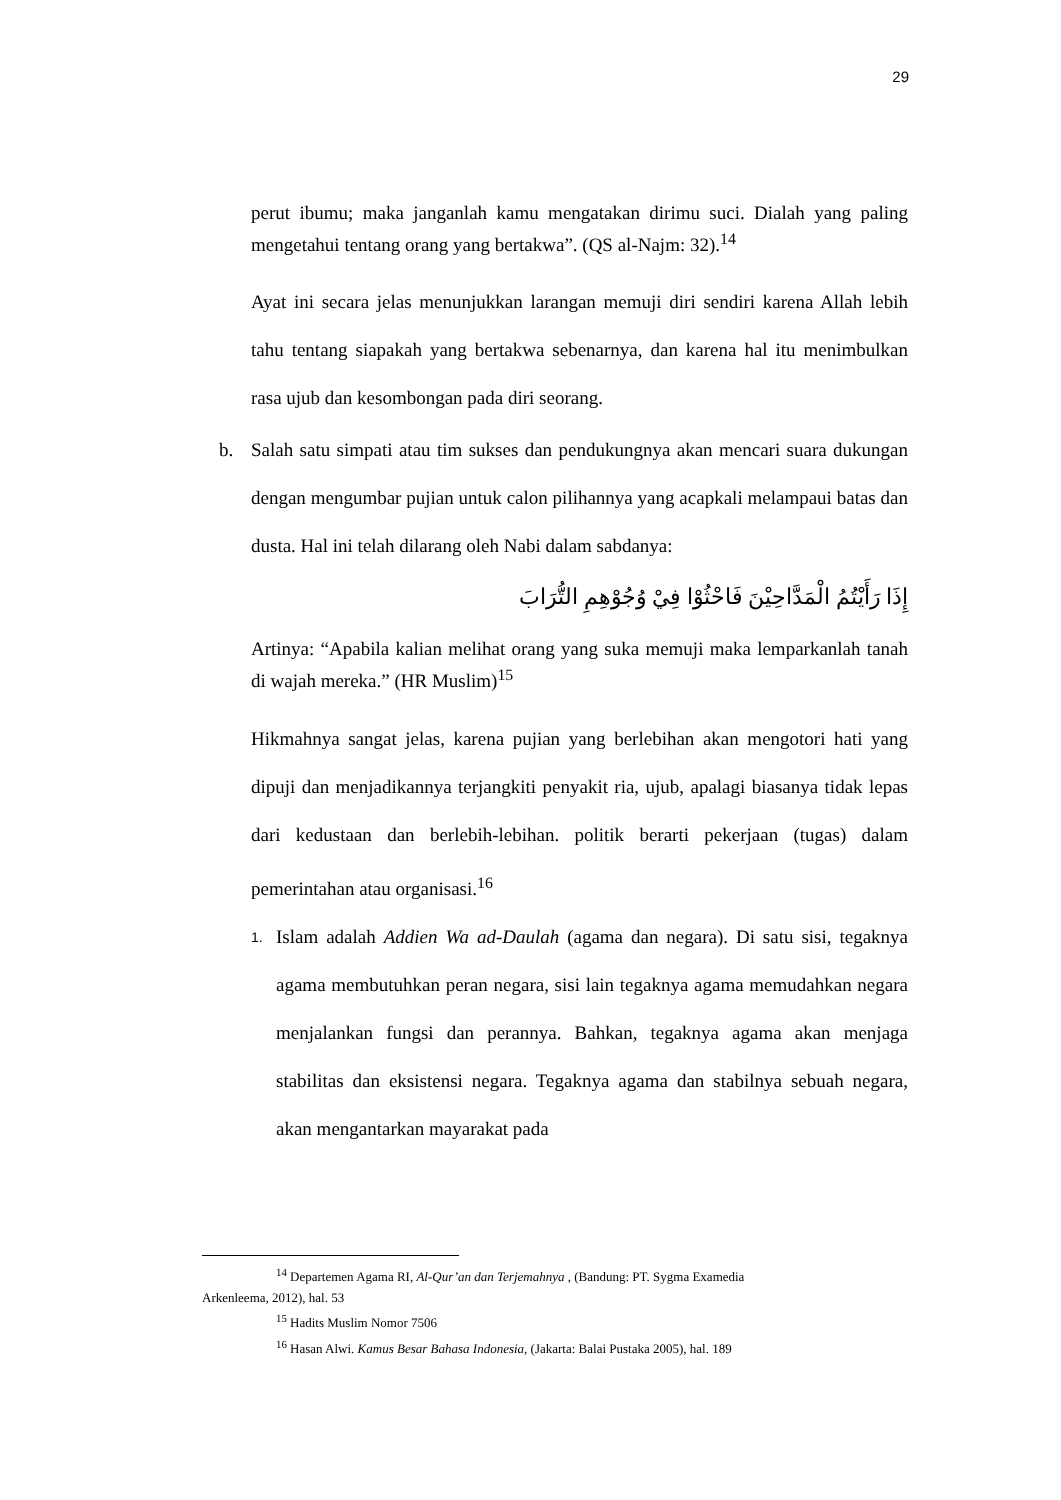29
perut ibumu; maka janganlah kamu mengatakan dirimu suci. Dialah yang paling mengetahui tentang orang yang bertakwa”. (QS al-Najm: 32).<sup>14</sup>
Ayat ini secara jelas menunjukkan larangan memuji diri sendiri karena Allah lebih tahu tentang siapakah yang bertakwa sebenarnya, dan karena hal itu menimbulkan rasa ujub dan kesombongan pada diri seorang.
b. Salah satu simpati atau tim sukses dan pendukungnya akan mencari suara dukungan dengan mengumbar pujian untuk calon pilihannya yang acapkali melampaui batas dan dusta. Hal ini telah dilarang oleh Nabi dalam sabdanya:
إِذَا رَأَيْتُمُ الْمَدَّاحِيْنَ فَاحْثُوْا فِيْ وُجُوْهِمِ التُّرَابَ
Artinya: “Apabila kalian melihat orang yang suka memuji maka lemparkanlah tanah di wajah mereka.” (HR Muslim)<sup>15</sup>
Hikmahnya sangat jelas, karena pujian yang berlebihan akan mengotori hati yang dipuji dan menjadikannya terjangkiti penyakit ria, ujub, apalagi biasanya tidak lepas dari kedustaan dan berlebih-lebihan. politik berarti pekerjaan (tugas) dalam pemerintahan atau organisasi.<sup>16</sup>
1.
Islam adalah Addien Wa ad-Daulah (agama dan negara). Di satu sisi, tegaknya agama membutuhkan peran negara, sisi lain tegaknya agama memudahkan negara menjalankan fungsi dan perannya. Bahkan, tegaknya agama akan menjaga stabilitas dan eksistensi negara. Tegaknya agama dan stabilnya sebuah negara, akan mengantarkan mayarakat pada
<sup>14</sup> Departemen Agama RI, Al-Qur’an dan Terjemahnya , (Bandung: PT. Sygma Examedia
Arkenleema, 2012), hal. 53
<sup>15</sup> Hadits Muslim Nomor 7506
<sup>16</sup> Hasan Alwi. Kamus Besar Bahasa Indonesia, (Jakarta: Balai Pustaka 2005), hal. 189